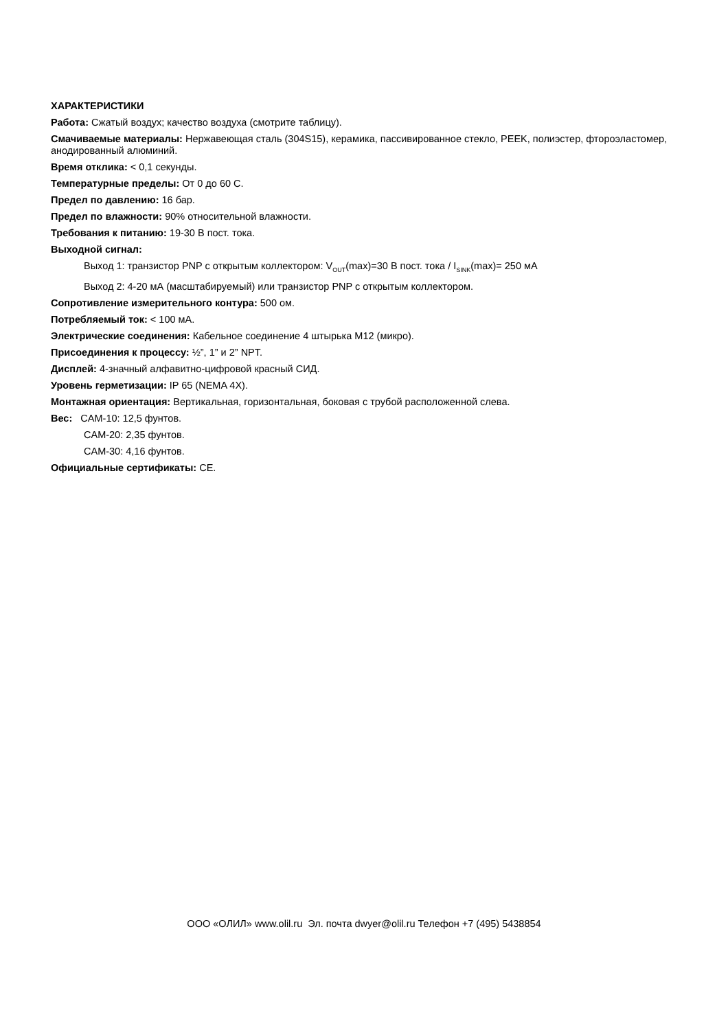ХАРАКТЕРИСТИКИ
Работа: Сжатый воздух; качество воздуха (смотрите таблицу).
Смачиваемые материалы: Нержавеющая сталь (304S15), керамика, пассивированное стекло, PEEK, полиэстер, фтороэластомер, анодированный алюминий.
Время отклика: < 0,1 секунды.
Температурные пределы: От 0 до 60 С.
Предел по давлению: 16 бар.
Предел по влажности: 90% относительной влажности.
Требования к питанию: 19-30 В пост. тока.
Выходной сигнал:
Выход 1: транзистор PNP с открытым коллектором: V<sub>OUT</sub>(max)=30 В пост. тока / I<sub>SINK</sub>(max)= 250 мА
Выход 2: 4-20 мА (масштабируемый) или транзистор PNP с открытым коллектором.
Сопротивление измерительного контура: 500 ом.
Потребляемый ток: < 100 мА.
Электрические соединения: Кабельное соединение 4 штырька M12 (микро).
Присоединения к процессу: ½”, 1” и 2” NPT.
Дисплей: 4-значный алфавитно-цифровой красный СИД.
Уровень герметизации: IP 65 (NEMA 4X).
Монтажная ориентация: Вертикальная, горизонтальная, боковая с трубой расположенной слева.
Вес: CAM-10: 12,5 фунтов.
CAM-20: 2,35 фунтов.
CAM-30: 4,16 фунтов.
Официальные сертификаты: CE.
ООО «ОЛИЛ» www.olil.ru Эл. почта dwyer@olil.ru Телефон +7 (495) 5438854